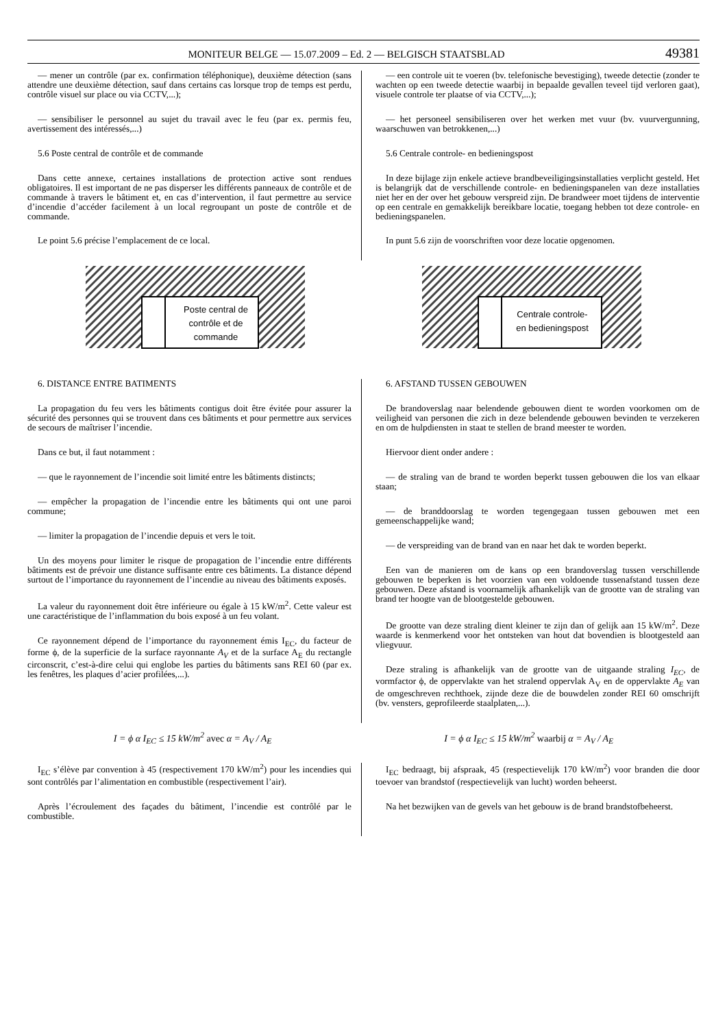MONITEUR BELGE — 15.07.2009 – Ed. 2 — BELGISCH STAATSBLAD 49381
— mener un contrôle (par ex. confirmation téléphonique), deuxième détection (sans attendre une deuxième détection, sauf dans certains cas lorsque trop de temps est perdu, contrôle visuel sur place ou via CCTV,...);
— sensibiliser le personnel au sujet du travail avec le feu (par ex. permis feu, avertissement des intéressés,...)
5.6 Poste central de contrôle et de commande
Dans cette annexe, certaines installations de protection active sont rendues obligatoires. Il est important de ne pas disperser les différents panneaux de contrôle et de commande à travers le bâtiment et, en cas d’intervention, il faut permettre au service d’incendie d’accéder facilement à un local regroupant un poste de contrôle et de commande.
Le point 5.6 précise l’emplacement de ce local.
— een controle uit te voeren (bv. telefonische bevestiging), tweede detectie (zonder te wachten op een tweede detectie waarbij in bepaalde gevallen teveel tijd verloren gaat), visuele controle ter plaatse of via CCTV,...);
— het personeel sensibiliseren over het werken met vuur (bv. vuurvergunning, waarschuwen van betrokkenen,...)
5.6 Centrale controle- en bedieningspost
In deze bijlage zijn enkele actieve brandbeveiligingsinstallaties verplicht gesteld. Het is belangrijk dat de verschillende controle- en bedieningspanelen van deze installaties niet her en der over het gebouw verspreid zijn. De brandweer moet tijdens de interventie op een centrale en gemakkelijk bereikbare locatie, toegang hebben tot deze controle- en bedieningspanelen.
In punt 5.6 zijn de voorschriften voor deze locatie opgenomen.
Poste central de
contrôle et de
commande
Centrale controle-
en bedieningspost
6. DISTANCE ENTRE BATIMENTS
La propagation du feu vers les bâtiments contigus doit être évitée pour assurer la sécurité des personnes qui se trouvent dans ces bâtiments et pour permettre aux services de secours de maîtriser l’incendie.
Dans ce but, il faut notamment :
— que le rayonnement de l’incendie soit limité entre les bâtiments distincts;
— empêcher la propagation de l’incendie entre les bâtiments qui ont une paroi commune;
— limiter la propagation de l’incendie depuis et vers le toit.
Un des moyens pour limiter le risque de propagation de l’incendie entre différents bâtiments est de prévoir une distance suffisante entre ces bâtiments. La distance dépend surtout de l’importance du rayonnement de l’incendie au niveau des bâtiments exposés.
La valeur du rayonnement doit être inférieure ou égale à 15 kW/m<sup>2</sup>. Cette valeur est une caractéristique de l’inflammation du bois exposé à un feu volant.
Ce rayonnement dépend de l’importance du rayonnement émis I<sub>EC</sub>, du facteur de forme ϕ, de la superficie de la surface rayonnante A<sub>V</sub> et de la surface A<sub>E</sub> du rectangle circonscrit, c’est-à-dire celui qui englobe les parties du bâtiments sans REI 60 (par ex. les fenêtres, les plaques d’acier profilées,...).
6. AFSTAND TUSSEN GEBOUWEN
De brandoverslag naar belendende gebouwen dient te worden voorkomen om de veiligheid van personen die zich in deze belendende gebouwen bevinden te verzekeren en om de hulpdiensten in staat te stellen de brand meester te worden.
Hiervoor dient onder andere :
— de straling van de brand te worden beperkt tussen gebouwen die los van elkaar staan;
— de branddoorslag te worden tegengegaan tussen gebouwen met een gemeenschappelijke wand;
— de verspreiding van de brand van en naar het dak te worden beperkt.
Een van de manieren om de kans op een brandoverslag tussen verschillende gebouwen te beperken is het voorzien van een voldoende tussenafstand tussen deze gebouwen. Deze afstand is voornamelijk afhankelijk van de grootte van de straling van brand ter hoogte van de blootgestelde gebouwen.
De grootte van deze straling dient kleiner te zijn dan of gelijk aan 15 kW/m<sup>2</sup>. Deze waarde is kenmerkend voor het ontsteken van hout dat bovendien is blootgesteld aan vliegvuur.
Deze straling is afhankelijk van de grootte van de uitgaande straling I<sub>EC</sub>, de vormfactor ϕ, de oppervlakte van het stralend oppervlak A<sub>V</sub> en de oppervlakte A<sub>E</sub> van de omgeschreven rechthoek, zijnde deze die de bouwdelen zonder REI 60 omschrijft (bv. vensters, geprofileerde staalplaten,...).
I = ϕ α I<sub>EC</sub> ≤ 15 kW/m<sup>2</sup> avec α = A<sub>V</sub> / A<sub>E</sub>
I = ϕ α I<sub>EC</sub> ≤ 15 kW/m<sup>2</sup> waarbij α = A<sub>V</sub> / A<sub>E</sub>
I<sub>EC</sub> s’élève par convention à 45 (respectivement 170 kW/m<sup>2</sup>) pour les incendies qui sont contrôlés par l’alimentation en combustible (respectivement l’air).
Après l’écroulement des façades du bâtiment, l’incendie est contrôlé par le combustible.
I<sub>EC</sub> bedraagt, bij afspraak, 45 (respectievelijk 170 kW/m<sup>2</sup>) voor branden die door toevoer van brandstof (respectievelijk van lucht) worden beheerst.
Na het bezwijken van de gevels van het gebouw is de brand brandstofbeheerst.